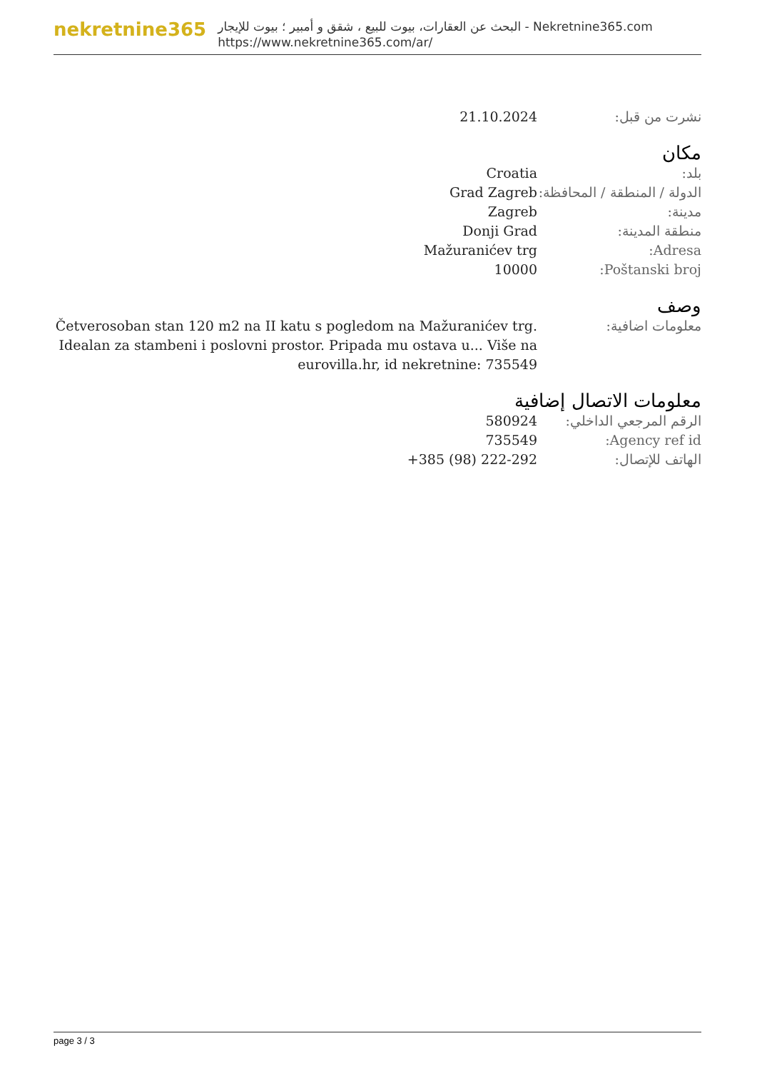nekretnine365
البحث عن العقارات، بيوت للبيع ، شقق و أمبير ؛ بيوت للإيجار - Nekretnine365.com
https://www.nekretnine365.com/ar/
| نشرت من قبل: | 21.10.2024 |
مكان
| بلد: | Croatia |
| الدولة / المنطقة / المحافظة: | Grad Zagreb |
| مدينة: | Zagreb |
| منطقة المدينة: | Donji Grad |
| Adresa: | Mažuranićev trg |
| Poštanski broj: | 10000 |
وصف
| معلومات اضافية: | Četverosoban stan 120 m2 na II katu s pogledom na Mažuranićev trg. Idealan za stambeni i poslovni prostor. Pripada mu ostava u... Više na eurovilla.hr, id nekretnine: 735549 |
معلومات الاتصال إضافية
| الرقم المرجعي الداخلي: | 580924 |
| Agency ref id: | 735549 |
| الهاتف للإتصال: | +385 (98) 222-292 |
page 3 / 3